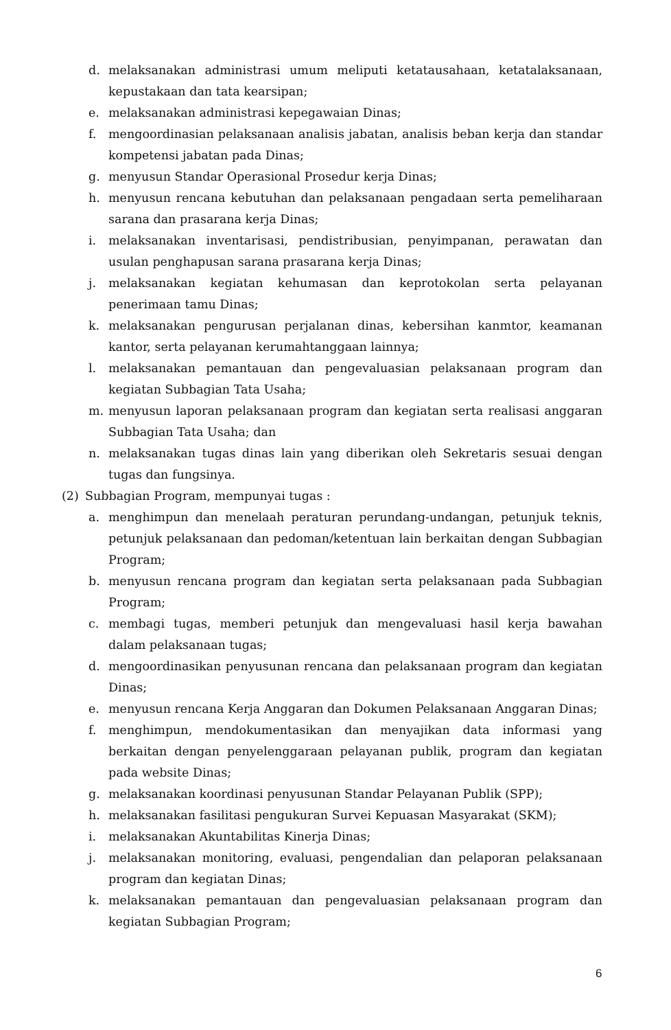d. melaksanakan administrasi umum meliputi ketatausahaan, ketatalaksanaan, kepustakaan dan tata kearsipan;
e. melaksanakan administrasi kepegawaian Dinas;
f. mengoordinasian pelaksanaan analisis jabatan, analisis beban kerja dan standar kompetensi jabatan pada Dinas;
g. menyusun Standar Operasional Prosedur kerja Dinas;
h. menyusun rencana kebutuhan dan pelaksanaan pengadaan serta pemeliharaan sarana dan prasarana kerja Dinas;
i. melaksanakan inventarisasi, pendistribusian, penyimpanan, perawatan dan usulan penghapusan sarana prasarana kerja Dinas;
j. melaksanakan kegiatan kehumasan dan keprotokolan serta pelayanan penerimaan tamu Dinas;
k. melaksanakan pengurusan perjalanan dinas, kebersihan kanmtor, keamanan kantor, serta pelayanan kerumahtanggaan lainnya;
l. melaksanakan pemantauan dan pengevaluasian pelaksanaan program dan kegiatan Subbagian Tata Usaha;
m. menyusun laporan pelaksanaan program dan kegiatan serta realisasi anggaran Subbagian Tata Usaha; dan
n. melaksanakan tugas dinas lain yang diberikan oleh Sekretaris sesuai dengan tugas dan fungsinya.
(2) Subbagian Program, mempunyai tugas :
a. menghimpun dan menelaah peraturan perundang-undangan, petunjuk teknis, petunjuk pelaksanaan dan pedoman/ketentuan lain berkaitan dengan Subbagian Program;
b. menyusun rencana program dan kegiatan serta pelaksanaan pada Subbagian Program;
c. membagi tugas, memberi petunjuk dan mengevaluasi hasil kerja bawahan dalam pelaksanaan tugas;
d. mengoordinasikan penyusunan rencana dan pelaksanaan program dan kegiatan Dinas;
e. menyusun rencana Kerja Anggaran dan Dokumen Pelaksanaan Anggaran Dinas;
f. menghimpun, mendokumentasikan dan menyajikan data informasi yang berkaitan dengan penyelenggaraan pelayanan publik, program dan kegiatan pada website Dinas;
g. melaksanakan koordinasi penyusunan Standar Pelayanan Publik (SPP);
h. melaksanakan fasilitasi pengukuran Survei Kepuasan Masyarakat (SKM);
i. melaksanakan Akuntabilitas Kinerja Dinas;
j. melaksanakan monitoring, evaluasi, pengendalian dan pelaporan pelaksanaan program dan kegiatan Dinas;
k. melaksanakan pemantauan dan pengevaluasian pelaksanaan program dan kegiatan Subbagian Program;
6